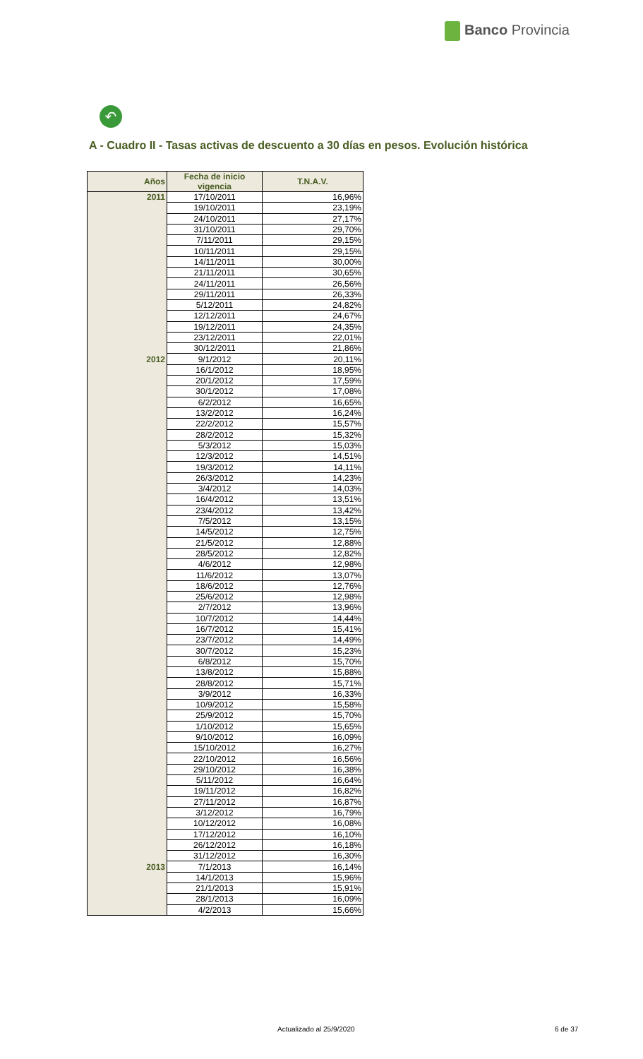Banco Provincia
↶
A - Cuadro II - Tasas activas de descuento a 30 días en pesos. Evolución histórica
| Años | Fecha de inicio vigencia | T.N.A.V. |
| --- | --- | --- |
| 2011 | 17/10/2011 | 16,96% |
| | 19/10/2011 | 23,19% |
| | 24/10/2011 | 27,17% |
| | 31/10/2011 | 29,70% |
| | 7/11/2011 | 29,15% |
| | 10/11/2011 | 29,15% |
| | 14/11/2011 | 30,00% |
| | 21/11/2011 | 30,65% |
| | 24/11/2011 | 26,56% |
| | 29/11/2011 | 26,33% |
| | 5/12/2011 | 24,82% |
| | 12/12/2011 | 24,67% |
| | 19/12/2011 | 24,35% |
| | 23/12/2011 | 22,01% |
| | 30/12/2011 | 21,86% |
| 2012 | 9/1/2012 | 20,11% |
| | 16/1/2012 | 18,95% |
| | 20/1/2012 | 17,59% |
| | 30/1/2012 | 17,08% |
| | 6/2/2012 | 16,65% |
| | 13/2/2012 | 16,24% |
| | 22/2/2012 | 15,57% |
| | 28/2/2012 | 15,32% |
| | 5/3/2012 | 15,03% |
| | 12/3/2012 | 14,51% |
| | 19/3/2012 | 14,11% |
| | 26/3/2012 | 14,23% |
| | 3/4/2012 | 14,03% |
| | 16/4/2012 | 13,51% |
| | 23/4/2012 | 13,42% |
| | 7/5/2012 | 13,15% |
| | 14/5/2012 | 12,75% |
| | 21/5/2012 | 12,88% |
| | 28/5/2012 | 12,82% |
| | 4/6/2012 | 12,98% |
| | 11/6/2012 | 13,07% |
| | 18/6/2012 | 12,76% |
| | 25/6/2012 | 12,98% |
| | 2/7/2012 | 13,96% |
| | 10/7/2012 | 14,44% |
| | 16/7/2012 | 15,41% |
| | 23/7/2012 | 14,49% |
| | 30/7/2012 | 15,23% |
| | 6/8/2012 | 15,70% |
| | 13/8/2012 | 15,88% |
| | 28/8/2012 | 15,71% |
| | 3/9/2012 | 16,33% |
| | 10/9/2012 | 15,58% |
| | 25/9/2012 | 15,70% |
| | 1/10/2012 | 15,65% |
| | 9/10/2012 | 16,09% |
| | 15/10/2012 | 16,27% |
| | 22/10/2012 | 16,56% |
| | 29/10/2012 | 16,38% |
| | 5/11/2012 | 16,64% |
| | 19/11/2012 | 16,82% |
| | 27/11/2012 | 16,87% |
| | 3/12/2012 | 16,79% |
| | 10/12/2012 | 16,08% |
| | 17/12/2012 | 16,10% |
| | 26/12/2012 | 16,18% |
| | 31/12/2012 | 16,30% |
| 2013 | 7/1/2013 | 16,14% |
| | 14/1/2013 | 15,96% |
| | 21/1/2013 | 15,91% |
| | 28/1/2013 | 16,09% |
| | 4/2/2013 | 15,66% |
Actualizado al 25/9/2020 6 de 37